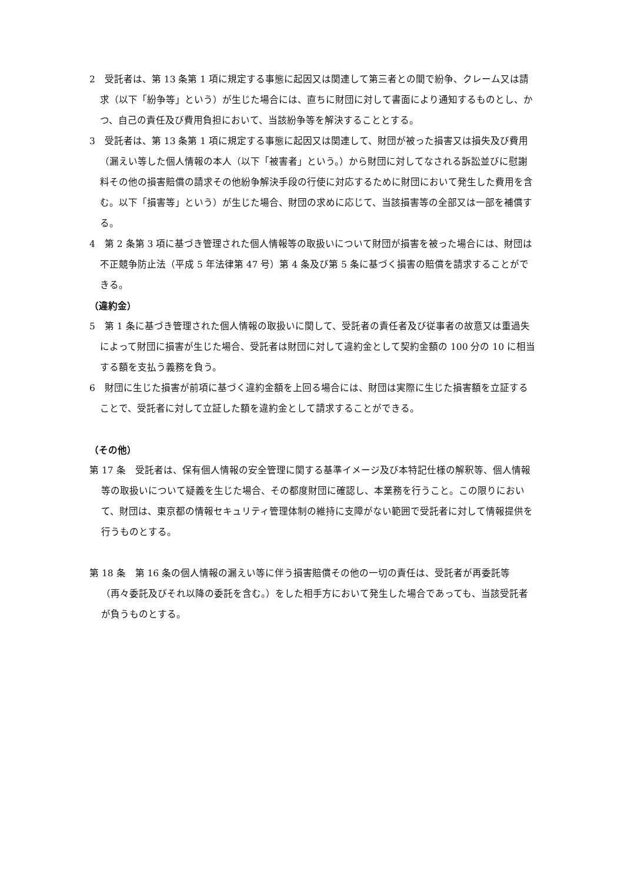2　受託者は、第 13 条第 1 項に規定する事態に起因又は関連して第三者との間で紛争、クレーム又は請求（以下「紛争等」という）が生じた場合には、直ちに財団に対して書面により通知するものとし、かつ、自己の責任及び費用負担において、当該紛争等を解決することとする。
3　受託者は、第 13 条第 1 項に規定する事態に起因又は関連して、財団が被った損害又は損失及び費用（漏えい等した個人情報の本人（以下「被害者」という。）から財団に対してなされる訴訟並びに慰謝料その他の損害賠償の請求その他紛争解決手段の行使に対応するために財団において発生した費用を含む。以下「損害等」という）が生じた場合、財団の求めに応じて、当該損害等の全部又は一部を補償する。
4　第 2 条第 3 項に基づき管理された個人情報等の取扱いについて財団が損害を被った場合には、財団は不正競争防止法（平成 5 年法律第 47 号）第 4 条及び第 5 条に基づく損害の賠償を請求することができる。
（違約金）
5　第 1 条に基づき管理された個人情報の取扱いに関して、受託者の責任者及び従事者の故意又は重過失によって財団に損害が生じた場合、受託者は財団に対して違約金として契約金額の 100 分の 10 に相当する額を支払う義務を負う。
6　財団に生じた損害が前項に基づく違約金額を上回る場合には、財団は実際に生じた損害額を立証することで、受託者に対して立証した額を違約金として請求することができる。
（その他）
第 17 条　受託者は、保有個人情報の安全管理に関する基準イメージ及び本特記仕様の解釈等、個人情報等の取扱いについて疑義を生じた場合、その都度財団に確認し、本業務を行うこと。この限りにおいて、財団は、東京都の情報セキュリティ管理体制の維持に支障がない範囲で受託者に対して情報提供を行うものとする。
第 18 条　第 16 条の個人情報の漏えい等に伴う損害賠償その他の一切の責任は、受託者が再委託等（再々委託及びそれ以降の委託を含む。）をした相手方において発生した場合であっても、当該受託者が負うものとする。